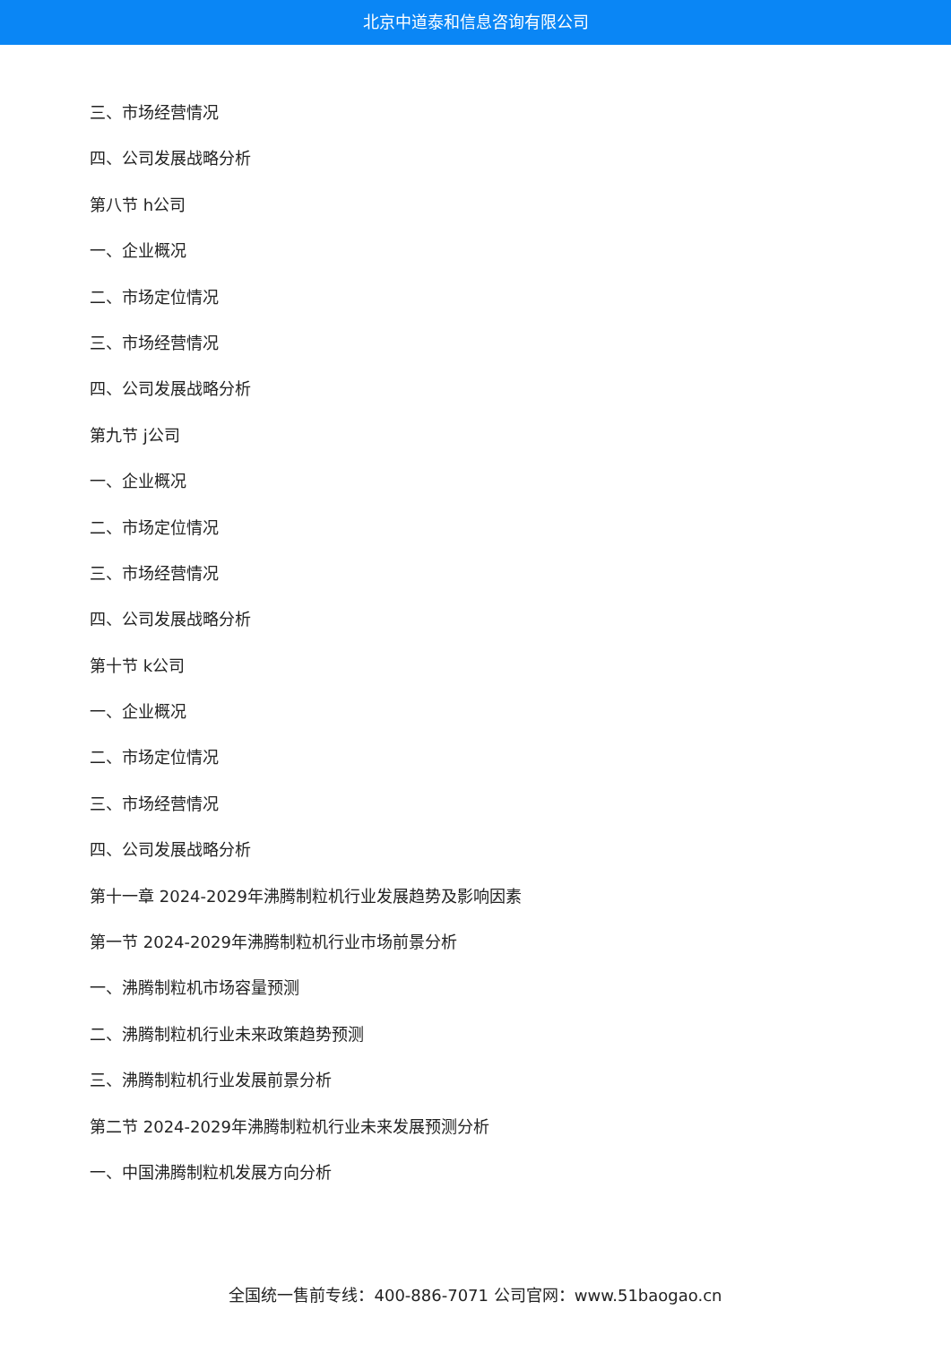北京中道泰和信息咨询有限公司
三、市场经营情况
四、公司发展战略分析
第八节 h公司
一、企业概况
二、市场定位情况
三、市场经营情况
四、公司发展战略分析
第九节 j公司
一、企业概况
二、市场定位情况
三、市场经营情况
四、公司发展战略分析
第十节 k公司
一、企业概况
二、市场定位情况
三、市场经营情况
四、公司发展战略分析
第十一章 2024-2029年沸腾制粒机行业发展趋势及影响因素
第一节 2024-2029年沸腾制粒机行业市场前景分析
一、沸腾制粒机市场容量预测
二、沸腾制粒机行业未来政策趋势预测
三、沸腾制粒机行业发展前景分析
第二节 2024-2029年沸腾制粒机行业未来发展预测分析
一、中国沸腾制粒机发展方向分析
全国统一售前专线：400-886-7071 公司官网：www.51baogao.cn